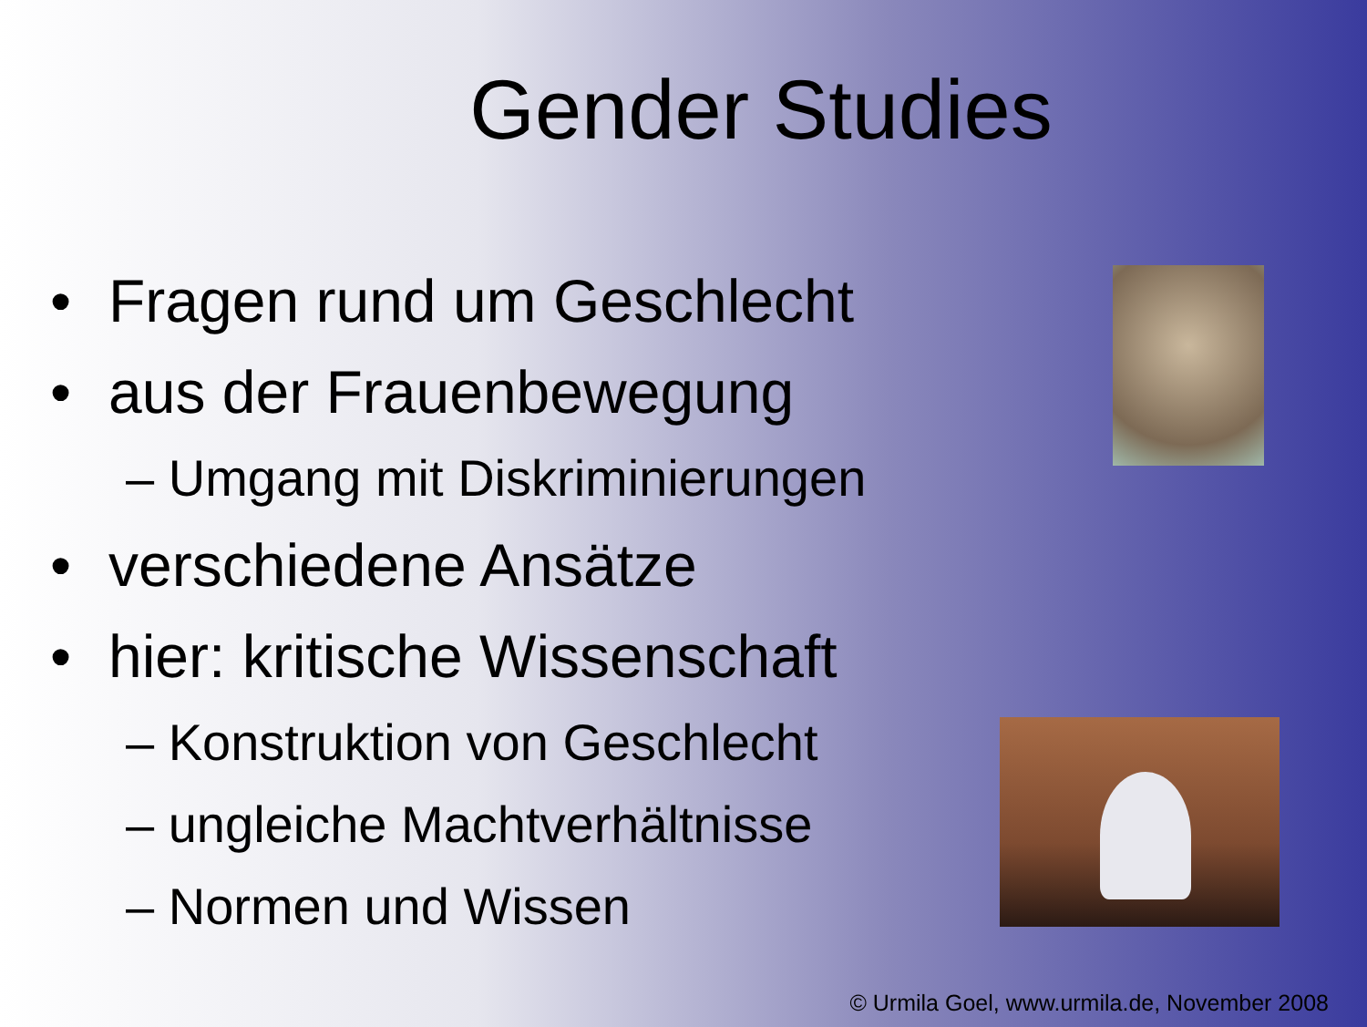Gender Studies
• Fragen rund um Geschlecht
• aus der Frauenbewegung
– Umgang mit Diskriminierungen
• verschiedene Ansätze
• hier: kritische Wissenschaft
– Konstruktion von Geschlecht
– ungleiche Machtverhältnisse
– Normen und Wissen
© Urmila Goel, www.urmila.de, November 2008